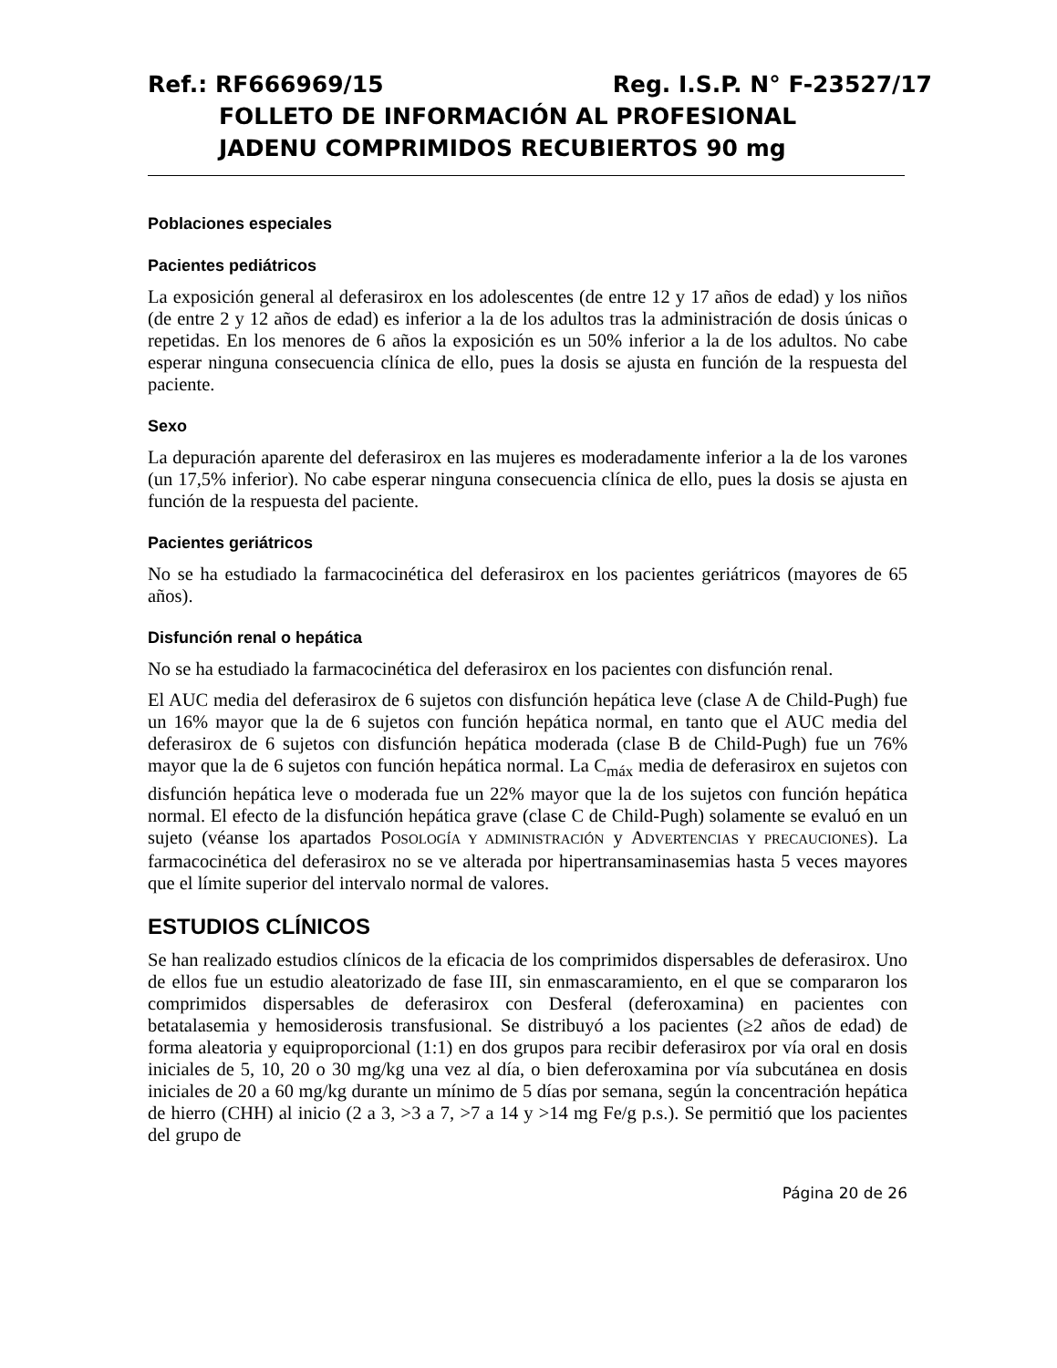Ref.: RF666969/15 Reg. I.S.P. N° F-23527/17
FOLLETO DE INFORMACIÓN AL PROFESIONAL
JADENU COMPRIMIDOS RECUBIERTOS 90 mg
Poblaciones especiales
Pacientes pediátricos
La exposición general al deferasirox en los adolescentes (de entre 12 y 17 años de edad) y los niños (de entre 2 y 12 años de edad) es inferior a la de los adultos tras la administración de dosis únicas o repetidas. En los menores de 6 años la exposición es un 50% inferior a la de los adultos. No cabe esperar ninguna consecuencia clínica de ello, pues la dosis se ajusta en función de la respuesta del paciente.
Sexo
La depuración aparente del deferasirox en las mujeres es moderadamente inferior a la de los varones (un 17,5% inferior). No cabe esperar ninguna consecuencia clínica de ello, pues la dosis se ajusta en función de la respuesta del paciente.
Pacientes geriátricos
No se ha estudiado la farmacocinética del deferasirox en los pacientes geriátricos (mayores de 65 años).
Disfunción renal o hepática
No se ha estudiado la farmacocinética del deferasirox en los pacientes con disfunción renal.
El AUC media del deferasirox de 6 sujetos con disfunción hepática leve (clase A de Child-Pugh) fue un 16% mayor que la de 6 sujetos con función hepática normal, en tanto que el AUC media del deferasirox de 6 sujetos con disfunción hepática moderada (clase B de Child-Pugh) fue un 76% mayor que la de 6 sujetos con función hepática normal. La C<sub>máx</sub> media de deferasirox en sujetos con disfunción hepática leve o moderada fue un 22% mayor que la de los sujetos con función hepática normal. El efecto de la disfunción hepática grave (clase C de Child-Pugh) solamente se evaluó en un sujeto (véanse los apartados POSOLOGÍA Y ADMINISTRACIÓN y ADVERTENCIAS Y PRECAUCIONES). La farmacocinética del deferasirox no se ve alterada por hipertransaminasemias hasta 5 veces mayores que el límite superior del intervalo normal de valores.
ESTUDIOS CLÍNICOS
Se han realizado estudios clínicos de la eficacia de los comprimidos dispersables de deferasirox. Uno de ellos fue un estudio aleatorizado de fase III, sin enmascaramiento, en el que se compararon los comprimidos dispersables de deferasirox con Desferal (deferoxamina) en pacientes con betatalasemia y hemosiderosis transfusional. Se distribuyó a los pacientes (≥2 años de edad) de forma aleatoria y equiproporcional (1:1) en dos grupos para recibir deferasirox por vía oral en dosis iniciales de 5, 10, 20 o 30 mg/kg una vez al día, o bien deferoxamina por vía subcutánea en dosis iniciales de 20 a 60 mg/kg durante un mínimo de 5 días por semana, según la concentración hepática de hierro (CHH) al inicio (2 a 3, >3 a 7, >7 a 14 y >14 mg Fe/g p.s.). Se permitió que los pacientes del grupo de
Página 20 de 26